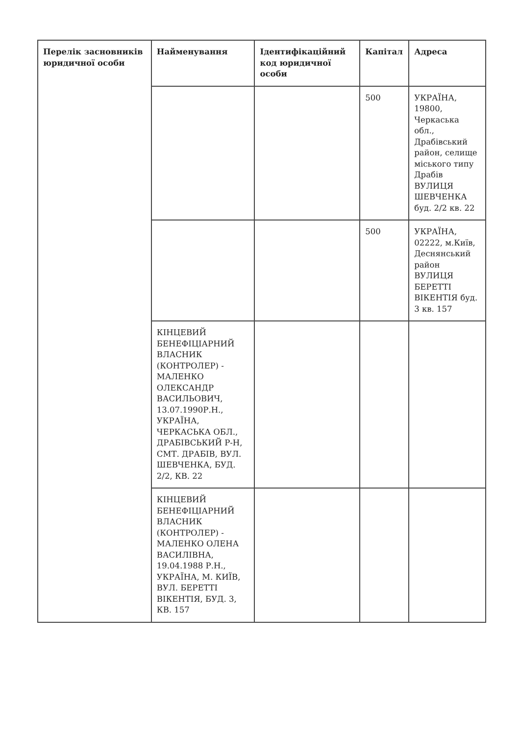| Перелік засновників юридичної особи | Найменування | Ідентифікаційний код юридичної особи | Капітал | Адреса |
| --- | --- | --- | --- | --- |
| | | | 500 | УКРАЇНА, 19800, Черкаська обл., Драбівський район, селище міського типу Драбів ВУЛИЦЯ ШЕВЧЕНКА буд. 2/2 кв. 22 |
| | | | 500 | УКРАЇНА, 02222, м.Київ, Деснянський район ВУЛИЦЯ БЕРЕТТІ ВІКЕНТІЯ буд. 3 кв. 157 |
| | КІНЦЕВИЙ БЕНЕФІЦІАРНИЙ ВЛАСНИК (КОНТРОЛЕР) - МАЛЕНКО ОЛЕКСАНДР ВАСИЛЬОВИЧ, 13.07.1990Р.Н., УКРАЇНА, ЧЕРКАСЬКА ОБЛ., ДРАБІВСЬКИЙ Р-Н, СМТ. ДРАБІВ, ВУЛ. ШЕВЧЕНКА, БУД. 2/2, КВ. 22 | | | |
| | КІНЦЕВИЙ БЕНЕФІЦІАРНИЙ ВЛАСНИК (КОНТРОЛЕР) - МАЛЕНКО ОЛЕНА ВАСИЛІВНА, 19.04.1988 Р.Н., УКРАЇНА, М. КИЇВ, ВУЛ. БЕРЕТТІ ВІКЕНТІЯ, БУД. 3, КВ. 157 | | | |